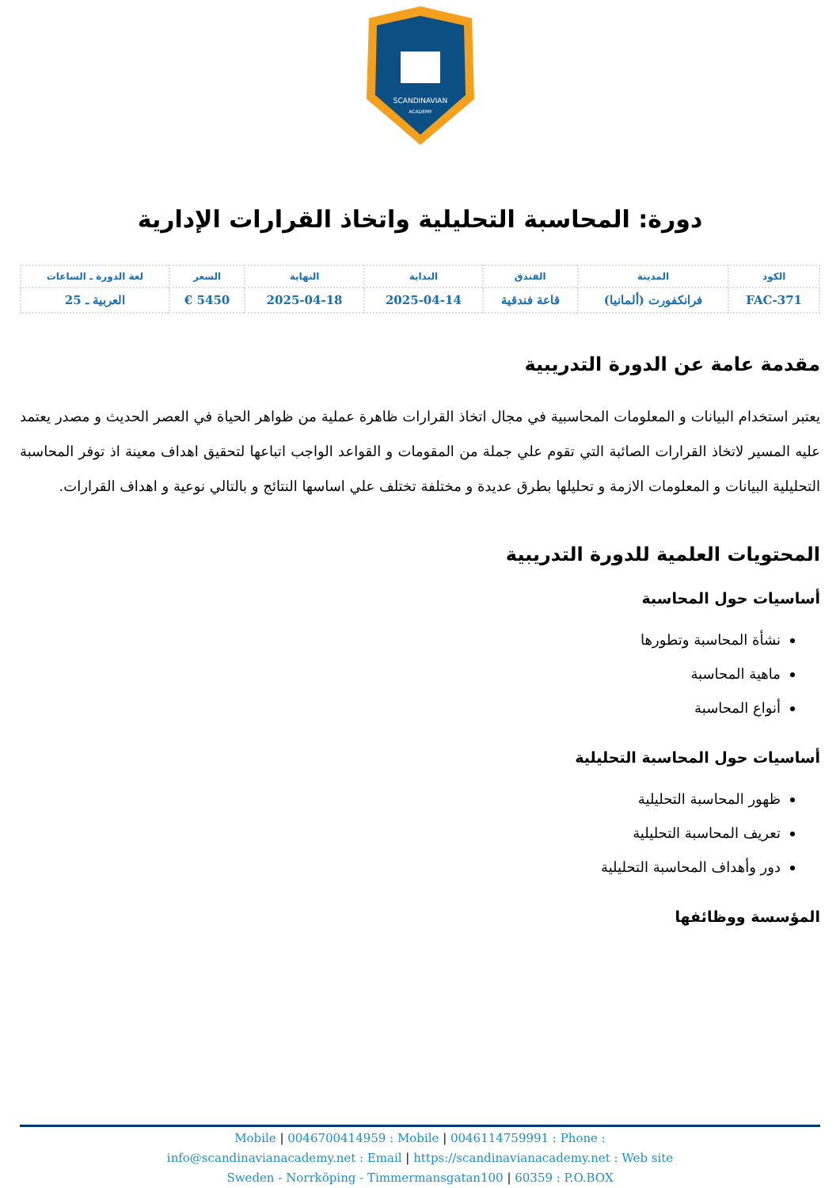SCANDINAVIAN
ACADEMY
دورة: المحاسبة التحليلية واتخاذ القرارات الإدارية
| الكود | المدينة | الفندق | البداية | النهاية | السعر | لغة الدورة ـ الساعات |
| FAC-371 | فرانكفورت (ألمانيا) | قاعة فندقية | 2025-04-14 | 2025-04-18 | 5450 € | العربية ـ 25 |
مقدمة عامة عن الدورة التدريبية
يعتبر استخدام البيانات و المعلومات المحاسبية في مجال اتخاذ القرارات ظاهرة عملية من ظواهر الحياة في العصر الحديث و مصدر يعتمد عليه المسير لاتخاذ القرارات الصائبة التي تقوم علي جملة من المقومات و القواعد الواجب اتباعها لتحقيق اهداف معينة اذ توفر المحاسبة التحليلية البيانات و المعلومات الازمة و تحليلها بطرق عديدة و مختلفة تختلف علي اساسها النتائج و بالتالي نوعية و اهداف القرارات.
المحتويات العلمية للدورة التدريبية
أساسيات حول المحاسبة
نشأة المحاسبة وتطورها
ماهية المحاسبة
أنواع المحاسبة
أساسيات حول المحاسبة التحليلية
ظهور المحاسبة التحليلية
تعريف المحاسبة التحليلية
دور وأهداف المحاسبة التحليلية
المؤسسة ووظائفها
Mobile | 0046700414959 : Mobile | 0046114759991 : Phone :
info@scandinavianacademy.net : Email | https://scandinavianacademy.net : Web site
Sweden - Norrköping - Timmermansgatan100 | 60359 : P.O.BOX